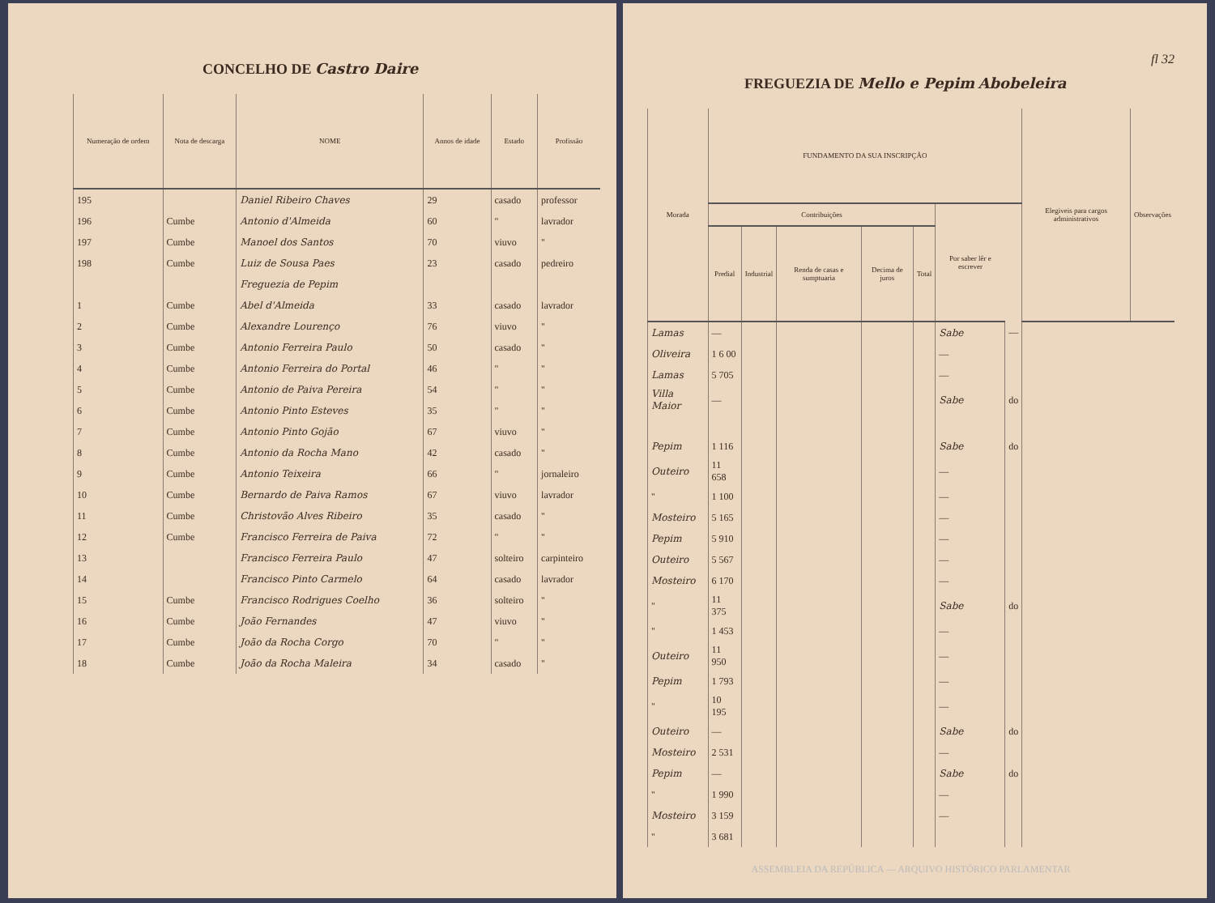CONCELHO DE Castro Daire
| Numeração de ordem | Nota de descarga | NOME | Annos de idade | Estado | Profissão |
| --- | --- | --- | --- | --- | --- |
| 195 | | Daniel Ribeiro Chaves | 29 | casado | professor |
| 196 | Cumbe | Antonio d'Almeida | 60 | " | lavrador |
| 197 | Cumbe | Manoel dos Santos | 70 | viuvo | " |
| 198 | Cumbe | Luiz de Sousa Paes | 23 | casado | pedreiro |
| | | Freguezia de Pepim | | | |
| 1 | Cumbe | Abel d'Almeida | 33 | casado | lavrador |
| 2 | Cumbe | Alexandre Lourenço | 76 | viuvo | " |
| 3 | Cumbe | Antonio Ferreira Paulo | 50 | casado | " |
| 4 | Cumbe | Antonio Ferreira do Portal | 46 | " | " |
| 5 | Cumbe | Antonio de Paiva Pereira | 54 | " | " |
| 6 | Cumbe | Antonio Pinto Esteves | 35 | " | " |
| 7 | Cumbe | Antonio Pinto Gojão | 67 | viuvo | " |
| 8 | Cumbe | Antonio da Rocha Mano | 42 | casado | " |
| 9 | Cumbe | Antonio Teixeira | 66 | " | jornaleiro |
| 10 | Cumbe | Bernardo de Paiva Ramos | 67 | viuvo | lavrador |
| 11 | Cumbe | Christovão Alves Ribeiro | 35 | casado | " |
| 12 | Cumbe | Francisco Ferreira de Paiva | 72 | " | " |
| 13 | | Francisco Ferreira Paulo | 47 | solteiro | carpinteiro |
| 14 | | Francisco Pinto Carmelo | 64 | casado | lavrador |
| 15 | Cumbe | Francisco Rodrigues Coelho | 36 | solteiro | " |
| 16 | Cumbe | João Fernandes | 47 | viuvo | " |
| 17 | Cumbe | João da Rocha Corgo | 70 | " | " |
| 18 | Cumbe | João da Rocha Maleira | 34 | casado | " |
fl 32
FREGUEZIA DE Mello e Pepim Abobeleira
| Morada | FUNDAMENTO DA SUA INSCRIPÇÃO | | | | | | | Elegiveis para cargos administrativos | Observações |
| --- | --- | --- | --- | --- | --- | --- | --- | --- | --- |
| | Contribuições | | | | | Por saber lêr e escrever | | | |
| | Predial | Industrial | Renda de casas e sumptuaria | Decima de juros | Total | | | | |
| Lamas | — | | | | | Sabe | — | | |
| Oliveira | 1 6 00 | | | | | — | | | |
| Lamas | 5 705 | | | | | — | | | |
| Villa Maior | — | | | | | Sabe | do | | |
| Pepim | 1 116 | | | | | Sabe | do | | |
| Outeiro | 11 658 | | | | | — | | | |
| " | 1 100 | | | | | — | | | |
| Mosteiro | 5 165 | | | | | — | | | |
| Pepim | 5 910 | | | | | — | | | |
| Outeiro | 5 567 | | | | | — | | | |
| Mosteiro | 6 170 | | | | | — | | | |
| " | 11 375 | | | | | Sabe | do | | |
| " | 1 453 | | | | | — | | | |
| Outeiro | 11 950 | | | | | — | | | |
| Pepim | 1 793 | | | | | — | | | |
| " | 10 195 | | | | | — | | | |
| Outeiro | — | | | | | Sabe | do | | |
| Mosteiro | 2 531 | | | | | — | | | |
| Pepim | — | | | | | Sabe | do | | |
| " | 1 990 | | | | | — | | | |
| Mosteiro | 3 159 | | | | | — | | | |
| " | 3 681 | | | | | | | | |
ASSEMBLEIA DA REPÚBLICA — ARQUIVO HISTÓRICO PARLAMENTAR